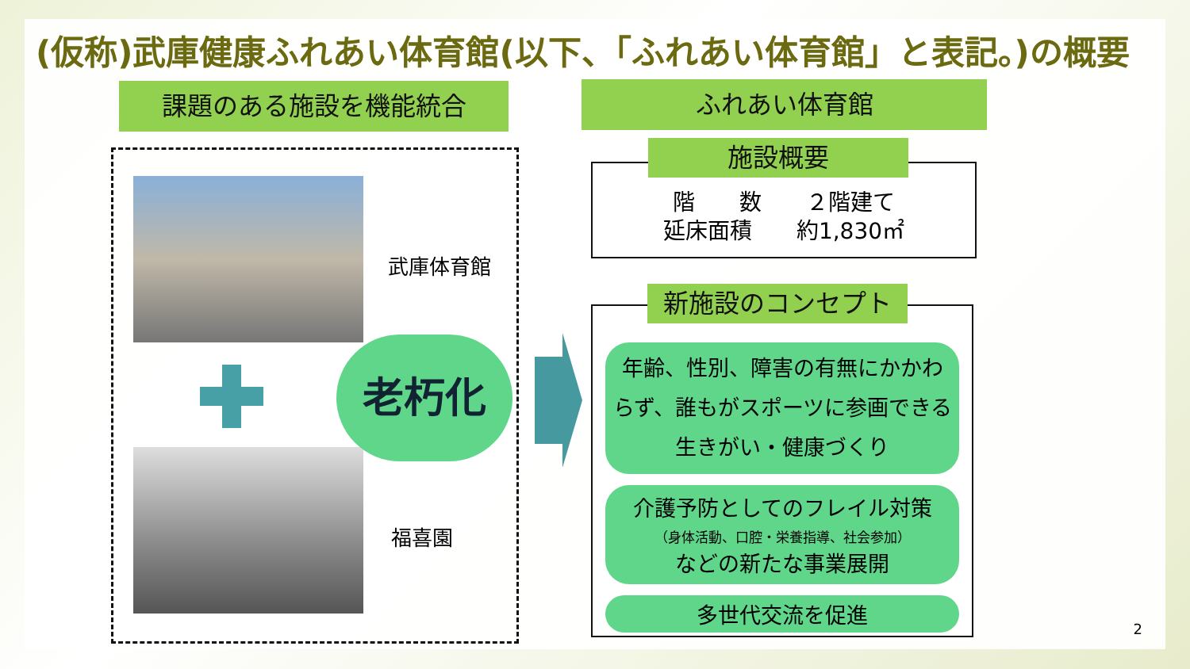(仮称)武庫健康ふれあい体育館(以下、「ふれあい体育館」と表記。)の概要
課題のある施設を機能統合
武庫体育館
福喜園
老朽化
ふれあい体育館
階　　数　　２階建て
延床面積　　約1,830㎡
施設概要
年齢、性別、障害の有無にかかわらず、誰もがスポーツに参画できる生きがい・健康づくり
介護予防としてのフレイル対策
（身体活動、口腔・栄養指導、社会参加）
などの新たな事業展開
多世代交流を促進
新施設のコンセプト
2